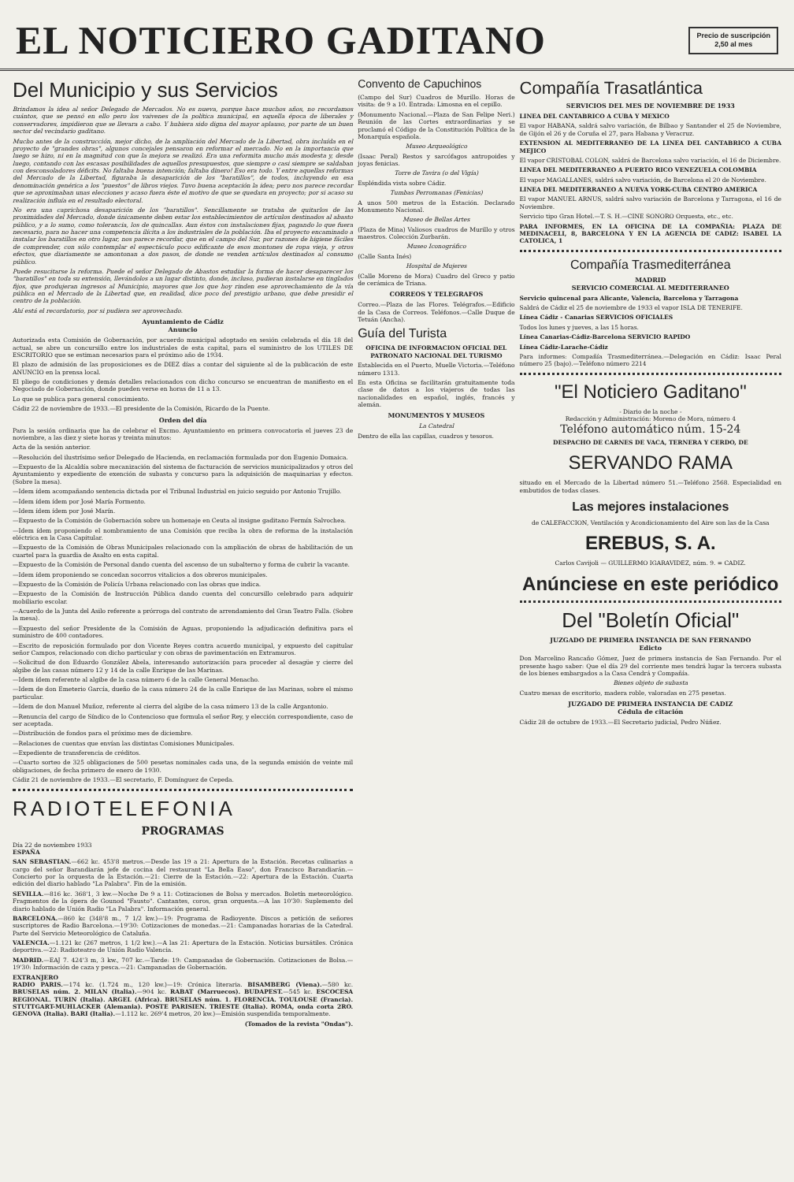EL NOTICIERO GADITANO
Precio de suscripción
2,50 al mes
Del Municipio y sus Servicios
Brindamos la idea al señor Delegado de Mercados. No es nueva, porque hace muchos años, no recordamos cuántos, que se pensó en ello pero los vaivenes de la política municipal, en aquella época de liberales y conservadores, impidieron que se llevara a cabo. Y hubiera sido digna del mayor aplauso, por parte de un buen sector del vecindario gaditano.
Mucho antes de la construcción, mejor dicho, de la ampliación del Mercado de la Libertad, obra incluída en el proyecto de "grandes obras", algunos concejales pensaron en reformar el mercado. No en la importancia que luego se hizo, ni en la magnitud con que la mejora se realizó. Era una reformita mucho más modesta y, desde luego, contando con las escasas posibilidades de aquellos presupuestos, que siempre o casi siempre se saldaban con desconsoladores déficits. No faltaba buena intención; faltaba dinero! Eso era todo. Y entre aquellas reformas del Mercado de la Libertad, figuraba la desaparición de los "baratillos", de todos, incluyendo en esa denominación genérica a los "puestos" de libros viejos. Tuvo buena aceptación la idea; pero nos parece recordar que se aproximaban unas elecciones y acaso fuera éste el motivo de que se quedara en proyecto; por si acaso su realización influía en el resultado electoral.
No era una caprichosa desaparición de los "baratillos". Sencillamente se trataba de quitarlos de las proximidades del Mercado, donde únicamente deben estar los establecimientos de artículos destinados al abasto público, y a lo sumo, como tolerancia, los de quincallas. Aun éstos con instalaciones fijas, pagando lo que fuera necesario, para no hacer una competencia ilícita a los industriales de la población. Iba el proyecto encaminado a instalar los baratillos en otro lugar, nos parece recordar, que en el campo del Sur, por razones de higiene fáciles de comprender, con sólo contemplar el espectáculo poco edificante de esos montones de ropa vieja, y otros efectos, que diariamente se amontonan a dos pasos, de donde se venden artículos destinados al consumo público.
Puede resucitarse la reforma. Puede el señor Delegado de Abastos estudiar la forma de hacer desaparecer los "baratillos" en toda su extensión, llevándolos a un lugar distinto, donde, incluso, pudieran instalarse en tinglados fijos, que produjeran ingresos al Municipio, mayores que los que hoy rinden ese aprovechamiento de la vía pública en el Mercado de la Libertad que, en realidad, dice poco del prestigio urbano, que debe presidir el centro de la población.
Ahí está el recordatorio, por si pudiera ser aprovechado.
Ayuntamiento de Cádiz
Anuncio
Autorizada esta Comisión de Gobernación, por acuerdo municipal adoptado en sesión celebrada el día 18 del actual, se abre un concursillo entre los industriales de esta capital, para el suministro de los UTILES DE ESCRITORIO que se estiman necesarios para el próximo año de 1934.
El plazo de admisión de las proposiciones es de DIEZ días a contar del siguiente al de la publicación de este ANUNCIO en la prensa local.
El pliego de condiciones y demás detalles relacionados con dicho concurso se encuentran de manifiesto en el Negociado de Gobernación, donde pueden verse en horas de 11 a 13.
Lo que se publica para general conocimiento.
Cádiz 22 de noviembre de 1933.—El presidente de la Comisión, Ricardo de la Puente.
Orden del día
Para la sesión ordinaria que ha de celebrar el Excmo. Ayuntamiento en primera convocatoria el jueves 23 de noviembre, a las diez y siete horas y treinta minutos:
Acta de la sesión anterior.
—Resolución del ilustrísimo señor Delegado de Hacienda, en reclamación formulada por don Eugenio Domaica.
—Expuesto de la Alcaldía sobre mecanización del sistema de facturación de servicios municipalizados y otros del Ayuntamiento y expediente de exención de subasta y concurso para la adquisición de maquinarias y efectos. (Sobre la mesa).
—Idem ídem acompañando sentencia dictada por el Tribunal Industrial en juicio seguido por Antonio Trujillo.
—Idem ídem ídem por José María Formento.
—Idem ídem ídem por José Marín.
—Expuesto de la Comisión de Gobernación sobre un homenaje en Ceuta al insigne gaditano Fermín Salvochea.
—Idem ídem proponiendo el nombramiento de una Comisión que reciba la obra de reforma de la instalación eléctrica en la Casa Capitular.
—Expuesto de la Comisión de Obras Municipales relacionado con la ampliación de obras de habilitación de un cuartel para la guardia de Asalto en esta capital.
—Expuesto de la Comisión de Personal dando cuenta del ascenso de un subalterno y forma de cubrir la vacante.
—Idem ídem proponiendo se concedan socorros vitalicios a dos obreros municipales.
—Expuesto de la Comisión de Policía Urbana relacionado con las obras que indica.
—Expuesto de la Comisión de Instrucción Pública dando cuenta del concursillo celebrado para adquirir mobiliario escolar.
—Acuerdo de la Junta del Asilo referente a prórroga del contrato de arrendamiento del Gran Teatro Falla. (Sobre la mesa).
—Expuesto del señor Presidente de la Comisión de Aguas, proponiendo la adjudicación definitiva para el suministro de 400 contadores.
—Escrito de reposición formulado por don Vicente Reyes contra acuerdo municipal, y expuesto del capitular señor Campos, relacionado con dicho particular y con obras de pavimentación en Extramuros.
—Solicitud de don Eduardo González Abela, interesando autorización para proceder al desagüe y cierre del algibe de las casas número 12 y 14 de la calle Enrique de las Marinas.
—Idem ídem referente al algibe de la casa número 6 de la calle General Menacho.
—Idem de don Emeterio García, dueño de la casa número 24 de la calle Enrique de las Marinas, sobre el mismo particular.
—Idem de don Manuel Muñoz, referente al cierra del algibe de la casa número 13 de la calle Argantonio.
—Renuncia del cargo de Síndico de lo Contencioso que formula el señor Rey, y elección correspondiente, caso de ser aceptada.
—Distribución de fondos para el próximo mes de diciembre.
—Relaciones de cuentas que envían las distintas Comisiones Municipales.
—Expediente de transferencia de créditos.
—Cuarto sorteo de 325 obligaciones de 500 pesetas nominales cada una, de la segunda emisión de veinte mil obligaciones, de fecha primero de enero de 1930.
Cádiz 21 de noviembre de 1933.—El secretario, F. Domínguez de Cepeda.
RADIOTELEFONIA
PROGRAMAS
Día 22 de noviembre 1933
ESPAÑA
SAN SEBASTIAN.—662 kc. 453'8 metros.—Desde las 19 a 21: Apertura de la Estación. Recetas culinarias a cargo del señor Barandiarán jefe de cocina del restaurant "La Bella Easo", don Francisco Barandiarán.—Concierto por la orquesta de la Estación.—21: Cierre de la Estación.—22: Apertura de la Estación. Cuarta edición del diario hablado "La Palabra". Fin de la emisión.
SEVILLA.—816 kc. 368'1, 3 kw.—Noche De 9 a 11: Cotizaciones de Bolsa y mercados. Boletín meteorológico. Fragmentos de la ópera de Gounod "Fausto". Cantantes, coros, gran orquesta.—A las 10'30: Suplemento del diario hablado de Unión Radio "La Palabra". Información general.
BARCELONA.—860 kc (348'8 m., 7 1/2 kw.)—19: Programa de Radioyente. Discos a petición de señores suscriptores de Radio Barcelona.—19'30: Cotizaciones de monedas.—21: Campanadas horarias de la Catedral. Parte del Servicio Meteorológico de Cataluña.
VALENCIA.—1.121 kc (267 metros, 1 1/2 kw.).—A las 21: Apertura de la Estación. Noticias bursátiles. Crónica deportiva.—22: Radioteatro de Unión Radio Valencia.
MADRID.—EAJ 7. 424'3 m, 3 kw., 707 kc.—Tarde: 19: Campanadas de Gobernación. Cotizaciones de Bolsa.—19'30: Información de caza y pesca.—21: Campanadas de Gobernación.
EXTRANJERO
RADIO PARIS.—174 kc. (1.724 m., 120 kw.)—19: Crónica literaria. BISAMBERG (Viena).—580 kc. BRUSELAS núm. 2. MILAN (Italia).—904 kc. RABAT (Marruecos). BUDAPEST.—545 kc. ESCOCESA REGIONAL. TURIN (Italia). ARGEL (Africa). BRUSELAS núm. 1. FLORENCIA. TOULOUSE (Francia). STUTTGART-MUHLACKER (Alemania). POSTE PARISIEN. TRIESTE (Italia). ROMA, onda corta 2RO. GENOVA (Italia). BARI (Italia).—1.112 kc. 269'4 metros, 20 kw.)—Emisión suspendida temporalmente.
(Tomados de la revista "Ondas").
Convento de Capuchinos
(Campo del Sur) Cuadros de Murillo. Horas de visita: de 9 a 10. Entrada: Limosna en el cepillo.
(Monumento Nacional.—Plaza de San Felipe Neri.) Reunión de las Cortes extraordinarias y se proclamó el Código de la Constitución Política de la Monarquía española.
Museo Arqueológico
(Isaac Peral) Restos y sarcófagos antropoides y joyas fenicias.
Torre de Tavira (o del Vigía)
Espléndida vista sobre Cádiz.
Tumbas Perromanas (Fenicias)
A unos 500 metros de la Estación. Declarado Monumento Nacional.
Museo de Bellas Artes
(Plaza de Mina) Valiosos cuadros de Murillo y otros maestros. Colección Zurbarán.
Museo Iconográfico
(Calle Santa Inés)
Hospital de Mujeres
(Calle Moreno de Mora) Cuadro del Greco y patio de cerámica de Triana.
CORREOS Y TELEGRAFOS
Correo.—Plaza de las Flores. Telégrafos.—Edificio de la Casa de Correos. Teléfonos.—Calle Duque de Tetuán (Ancha).
Guía del Turista
OFICINA DE INFORMACION OFICIAL DEL PATRONATO NACIONAL DEL TURISMO
Establecida en el Puerto, Muelle Victoria.—Teléfono número 1313.
En esta Oficina se facilitarán gratuitamente toda clase de datos a los viajeros de todas las nacionalidades en español, inglés, francés y alemán.
MONUMENTOS Y MUSEOS
La Catedral
Dentro de ella las capillas, cuadros y tesoros.
Compañía Trasatlántica
SERVICIOS DEL MES DE NOVIEMBRE DE 1933
LINEA DEL CANTABRICO A CUBA Y MEXICO
El vapor HABANA, saldrá salvo variación, de Bilbao y Santander el 25 de Noviembre, de Gijón el 26 y de Coruña el 27, para Habana y Veracruz.
EXTENSION AL MEDITERRANEO DE LA LINEA DEL CANTABRICO A CUBA MEJICO
El vapor CRISTOBAL COLON, saldrá de Barcelona salvo variación, el 16 de Diciembre.
LINEA DEL MEDITERRANEO A PUERTO RICO VENEZUELA COLOMBIA
El vapor MAGALLANES, saldrá salvo variación, de Barcelona el 20 de Noviembre.
LINEA DEL MEDITERRANEO A NUEVA YORK-CUBA CENTRO AMERICA
El vapor MANUEL ARNUS, saldrá salvo variación de Barcelona y Tarragona, el 16 de Noviembre.
Servicio tipo Gran Hotel.—T. S. H.—CINE SONORO Orquesta, etc., etc.
PARA INFORMES, EN LA OFICINA DE LA COMPAÑIA: PLAZA DE MEDINACELI, 8, BARCELONA Y EN LA AGENCIA DE CADIZ: ISABEL LA CATOLICA, 1
Compañía Trasmediterránea
MADRID
SERVICIO COMERCIAL AL MEDITERRANEO
Servicio quincenal para Alicante, Valencia, Barcelona y Tarragona
Saldrá de Cádiz el 25 de noviembre de 1933 el vapor ISLA DE TENERIFE.
Línea Cádiz - Canarias SERVICIOS OFICIALES
Todos los lunes y jueves, a las 15 horas.
Línea Canarias-Cádiz-Barcelona SERVICIO RAPIDO
Línea Cádiz-Larache-Cádiz
Para informes: Compañía Trasmediterránea.—Delegación en Cádiz: Isaac Peral número 25 (bajo).—Teléfono número 2214
"El Noticiero Gaditano"
- Diario de la noche -
Redacción y Administración: Moreno de Mora, número 4
Teléfono automático núm. 15-24
DESPACHO DE CARNES DE VACA, TERNERA Y CERDO, DE
SERVANDO RAMA
situado en el Mercado de la Libertad número 51.—Teléfono 2568. Especialidad en embutidos de todas clases.
Las mejores instalaciones
de CALEFACCION, Ventilación y Acondicionamiento del Aire son las de la Casa
EREBUS, S. A.
Carlos Cavijoli — GUILLERMO IGARAVIDEZ, núm. 9. = CADIZ.
Anúnciese en este periódico
Del "Boletín Oficial"
JUZGADO DE PRIMERA INSTANCIA DE SAN FERNANDO
Edicto
Don Marcelino Rancaño Gómez, Juez de primera instancia de San Fernando. Por el presente hago saber: Que el día 29 del corriente mes tendrá lugar la tercera subasta de los bienes embargados a la Casa Cendrá y Compañía.
Bienes objeto de subasta
Cuatro mesas de escritorio, madera roble, valoradas en 275 pesetas.
JUZGADO DE PRIMERA INSTANCIA DE CADIZ
Cédula de citación
Cádiz 28 de octubre de 1933.—El Secretario judicial, Pedro Núñez.